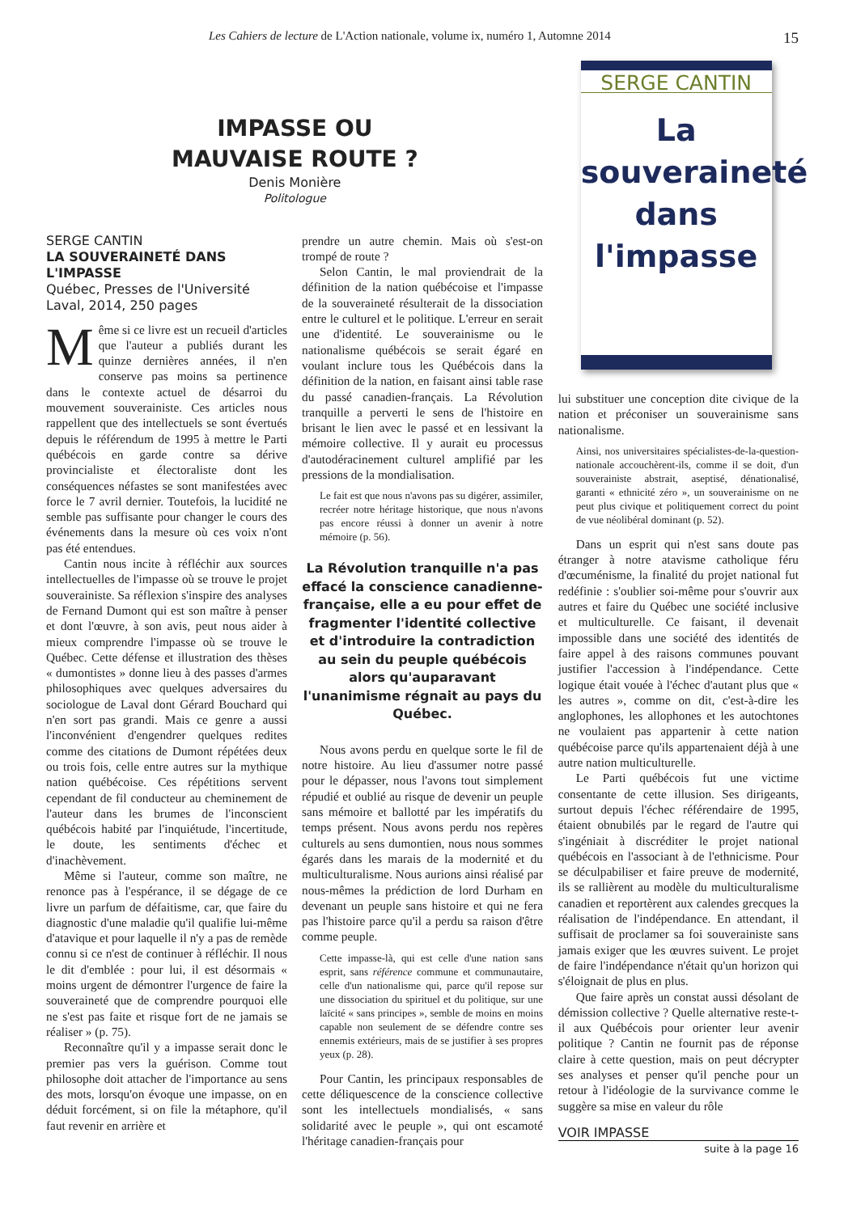Les Cahiers de lecture de L'Action nationale, volume ix, numéro 1, Automne 2014 15
IMPASSE OU
MAUVAISE ROUTE ?
Denis Monière
Politologue
SERGE CANTIN
LA SOUVERAINETÉ DANS L'IMPASSE
Québec, Presses de l'Université Laval, 2014, 250 pages
Même si ce livre est un recueil d'articles que l'auteur a publiés durant les quinze dernières années, il n'en conserve pas moins sa pertinence dans le contexte actuel de désarroi du mouvement souverainiste. Ces articles nous rappellent que des intellectuels se sont évertués depuis le référendum de 1995 à mettre le Parti québécois en garde contre sa dérive provincialiste et électoraliste dont les conséquences néfastes se sont manifestées avec force le 7 avril dernier. Toutefois, la lucidité ne semble pas suffisante pour changer le cours des événements dans la mesure où ces voix n'ont pas été entendues.
Cantin nous incite à réfléchir aux sources intellectuelles de l'impasse où se trouve le projet souverainiste. Sa réflexion s'inspire des analyses de Fernand Dumont qui est son maître à penser et dont l'œuvre, à son avis, peut nous aider à mieux comprendre l'impasse où se trouve le Québec. Cette défense et illustration des thèses « dumontistes » donne lieu à des passes d'armes philosophiques avec quelques adversaires du sociologue de Laval dont Gérard Bouchard qui n'en sort pas grandi. Mais ce genre a aussi l'inconvénient d'engendrer quelques redites comme des citations de Dumont répétées deux ou trois fois, celle entre autres sur la mythique nation québécoise. Ces répétitions servent cependant de fil conducteur au cheminement de l'auteur dans les brumes de l'inconscient québécois habité par l'inquiétude, l'incertitude, le doute, les sentiments d'échec et d'inachèvement.
Même si l'auteur, comme son maître, ne renonce pas à l'espérance, il se dégage de ce livre un parfum de défaitisme, car, que faire du diagnostic d'une maladie qu'il qualifie lui-même d'atavique et pour laquelle il n'y a pas de remède connu si ce n'est de continuer à réfléchir. Il nous le dit d'emblée : pour lui, il est désormais « moins urgent de démontrer l'urgence de faire la souveraineté que de comprendre pourquoi elle ne s'est pas faite et risque fort de ne jamais se réaliser » (p. 75).
Reconnaître qu'il y a impasse serait donc le premier pas vers la guérison. Comme tout philosophe doit attacher de l'importance au sens des mots, lorsqu'on évoque une impasse, on en déduit forcément, si on file la métaphore, qu'il faut revenir en arrière et
prendre un autre chemin. Mais où s'est-on trompé de route ?
Selon Cantin, le mal proviendrait de la définition de la nation québécoise et l'impasse de la souveraineté résulterait de la dissociation entre le culturel et le politique. L'erreur en serait une d'identité. Le souverainisme ou le nationalisme québécois se serait égaré en voulant inclure tous les Québécois dans la définition de la nation, en faisant ainsi table rase du passé canadien-français. La Révolution tranquille a perverti le sens de l'histoire en brisant le lien avec le passé et en lessivant la mémoire collective. Il y aurait eu processus d'autodéracinement culturel amplifié par les pressions de la mondialisation.
Le fait est que nous n'avons pas su digérer, assimiler, recréer notre héritage historique, que nous n'avons pas encore réussi à donner un avenir à notre mémoire (p. 56).
La Révolution tranquille n'a pas effacé la conscience canadienne-française, elle a eu pour effet de fragmenter l'identité collective et d'introduire la contradiction au sein du peuple québécois alors qu'auparavant l'unanimisme régnait au pays du Québec.
Nous avons perdu en quelque sorte le fil de notre histoire. Au lieu d'assumer notre passé pour le dépasser, nous l'avons tout simplement répudié et oublié au risque de devenir un peuple sans mémoire et ballotté par les impératifs du temps présent. Nous avons perdu nos repères culturels au sens dumontien, nous nous sommes égarés dans les marais de la modernité et du multiculturalisme. Nous aurions ainsi réalisé par nous-mêmes la prédiction de lord Durham en devenant un peuple sans histoire et qui ne fera pas l'histoire parce qu'il a perdu sa raison d'être comme peuple.
Cette impasse-là, qui est celle d'une nation sans esprit, sans référence commune et communautaire, celle d'un nationalisme qui, parce qu'il repose sur une dissociation du spirituel et du politique, sur une laïcité « sans principes », semble de moins en moins capable non seulement de se défendre contre ses ennemis extérieurs, mais de se justifier à ses propres yeux (p. 28).
Pour Cantin, les principaux responsables de cette déliquescence de la conscience collective sont les intellectuels mondialisés, « sans solidarité avec le peuple », qui ont escamoté l'héritage canadien-français pour
SERGE CANTIN
La
souveraineté
dans
l'impasse
lui substituer une conception dite civique de la nation et préconiser un souverainisme sans nationalisme.
Ainsi, nos universitaires spécialistes-de-la-question-nationale accouchèrent-ils, comme il se doit, d'un souverainiste abstrait, aseptisé, dénationalisé, garanti « ethnicité zéro », un souverainisme on ne peut plus civique et politiquement correct du point de vue néolibéral dominant (p. 52).
Dans un esprit qui n'est sans doute pas étranger à notre atavisme catholique féru d'œcuménisme, la finalité du projet national fut redéfinie : s'oublier soi-même pour s'ouvrir aux autres et faire du Québec une société inclusive et multiculturelle. Ce faisant, il devenait impossible dans une société des identités de faire appel à des raisons communes pouvant justifier l'accession à l'indépendance. Cette logique était vouée à l'échec d'autant plus que « les autres », comme on dit, c'est-à-dire les anglophones, les allophones et les autochtones ne voulaient pas appartenir à cette nation québécoise parce qu'ils appartenaient déjà à une autre nation multiculturelle.
Le Parti québécois fut une victime consentante de cette illusion. Ses dirigeants, surtout depuis l'échec référendaire de 1995, étaient obnubilés par le regard de l'autre qui s'ingéniait à discréditer le projet national québécois en l'associant à de l'ethnicisme. Pour se déculpabiliser et faire preuve de modernité, ils se rallièrent au modèle du multiculturalisme canadien et reportèrent aux calendes grecques la réalisation de l'indépendance. En attendant, il suffisait de proclamer sa foi souverainiste sans jamais exiger que les œuvres suivent. Le projet de faire l'indépendance n'était qu'un horizon qui s'éloignait de plus en plus.
Que faire après un constat aussi désolant de démission collective ? Quelle alternative reste-t-il aux Québécois pour orienter leur avenir politique ? Cantin ne fournit pas de réponse claire à cette question, mais on peut décrypter ses analyses et penser qu'il penche pour un retour à l'idéologie de la survivance comme le suggère sa mise en valeur du rôle
VOIR IMPASSE
suite à la page 16